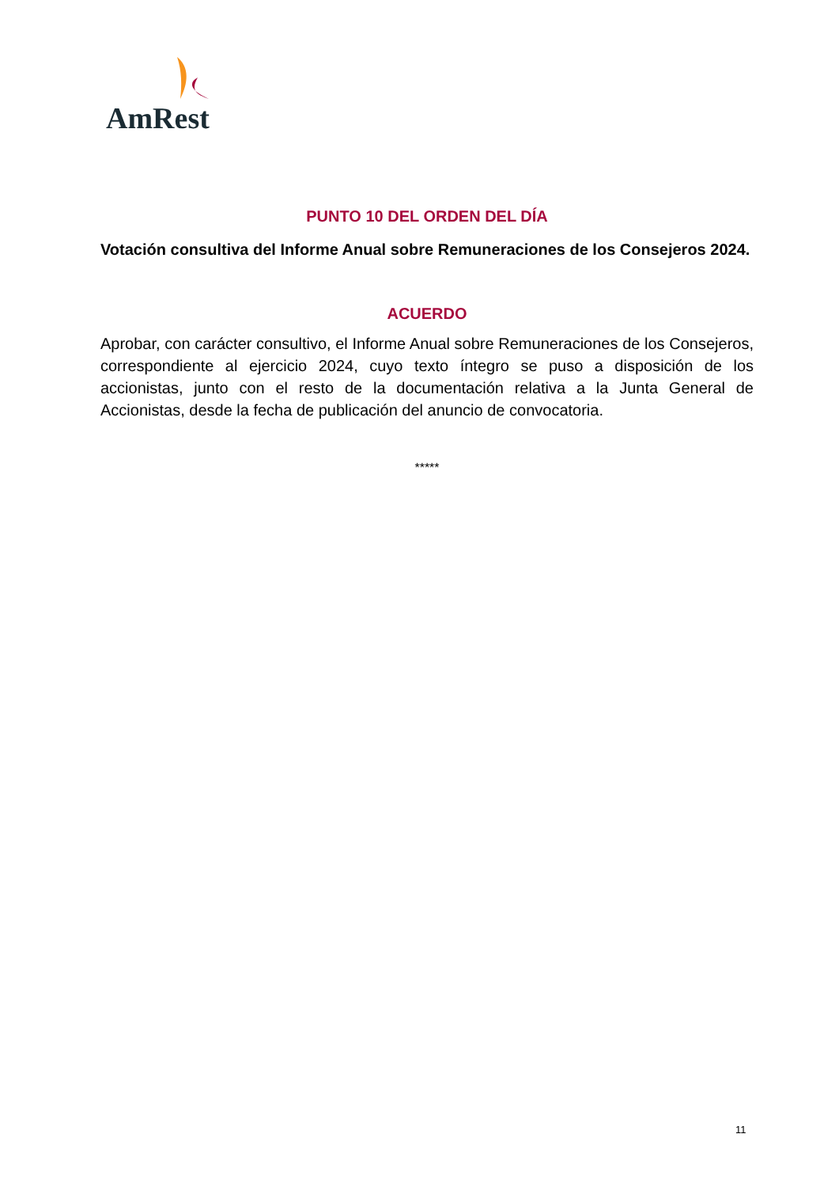AmRest
PUNTO 10 DEL ORDEN DEL DÍA
Votación consultiva del Informe Anual sobre Remuneraciones de los Consejeros 2024.
ACUERDO
Aprobar, con carácter consultivo, el Informe Anual sobre Remuneraciones de los Consejeros, correspondiente al ejercicio 2024, cuyo texto íntegro se puso a disposición de los accionistas, junto con el resto de la documentación relativa a la Junta General de Accionistas, desde la fecha de publicación del anuncio de convocatoria.
*****
11